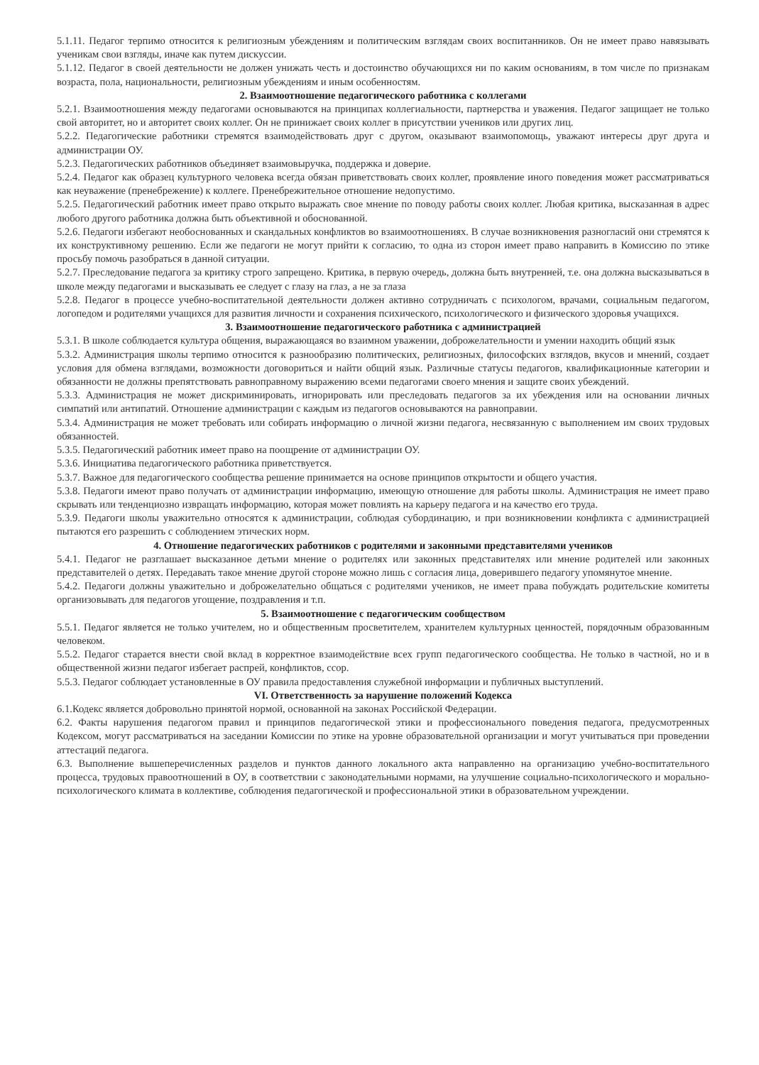5.1.11. Педагог терпимо относится к религиозным убеждениям и политическим взглядам своих воспитанников. Он не имеет право навязывать ученикам свои взгляды, иначе как путем дискуссии.
5.1.12. Педагог в своей деятельности не должен унижать честь и достоинство обучающихся ни по каким основаниям, в том числе по признакам возраста, пола, национальности, религиозным убеждениям и иным особенностям.
2. Взаимоотношение педагогического работника с коллегами
5.2.1. Взаимоотношения между педагогами основываются на принципах коллегиальности, партнерства и уважения. Педагог защищает не только свой авторитет, но и авторитет своих коллег. Он не принижает своих коллег в присутствии учеников или других лиц.
5.2.2. Педагогические работники стремятся взаимодействовать друг с другом, оказывают взаимопомощь, уважают интересы друг друга и администрации ОУ.
5.2.3. Педагогических работников объединяет взаимовыручка, поддержка и доверие.
5.2.4. Педагог как образец культурного человека всегда обязан приветствовать своих коллег, проявление иного поведения может рассматриваться как неуважение (пренебрежение) к коллеге. Пренебрежительное отношение недопустимо.
5.2.5. Педагогический работник имеет право открыто выражать свое мнение по поводу работы своих коллег. Любая критика, высказанная в адрес любого другого работника должна быть объективной и обоснованной.
5.2.6. Педагоги избегают необоснованных и скандальных конфликтов во взаимоотношениях. В случае возникновения разногласий они стремятся к их конструктивному решению. Если же педагоги не могут прийти к согласию, то одна из сторон имеет право направить в Комиссию по этике просьбу помочь разобраться в данной ситуации.
5.2.7. Преследование педагога за критику строго запрещено. Критика, в первую очередь, должна быть внутренней, т.е. она должна высказываться в школе между педагогами и высказывать ее следует с глазу на глаз, а не за глаза
5.2.8. Педагог в процессе учебно-воспитательной деятельности должен активно сотрудничать с психологом, врачами, социальным педагогом, логопедом и родителями учащихся для развития личности и сохранения психического, психологического и физического здоровья учащихся.
3. Взаимоотношение педагогического работника с администрацией
5.3.1. В школе соблюдается культура общения, выражающаяся во взаимном уважении, доброжелательности и умении находить общий язык
5.3.2. Администрация школы терпимо относится к разнообразию политических, религиозных, философских взглядов, вкусов и мнений, создает условия для обмена взглядами, возможности договориться и найти общий язык. Различные статусы педагогов, квалификационные категории и обязанности не должны препятствовать равноправному выражению всеми педагогами своего мнения и защите своих убеждений.
5.3.3. Администрация не может дискриминировать, игнорировать или преследовать педагогов за их убеждения или на основании личных симпатий или антипатий. Отношение администрации с каждым из педагогов основываются на равноправии.
5.3.4. Администрация не может требовать или собирать информацию о личной жизни педагога, несвязанную с выполнением им своих трудовых обязанностей.
5.3.5. Педагогический работник имеет право на поощрение от администрации ОУ.
5.3.6. Инициатива педагогического работника приветствуется.
5.3.7. Важное для педагогического сообщества решение принимается на основе принципов открытости и общего участия.
5.3.8. Педагоги имеют право получать от администрации информацию, имеющую отношение для работы школы. Администрация не имеет право скрывать или тенденциозно извращать информацию, которая может повлиять на карьеру педагога и на качество его труда.
5.3.9. Педагоги школы уважительно относятся к администрации, соблюдая субординацию, и при возникновении конфликта с администрацией пытаются его разрешить с соблюдением этических норм.
4. Отношение педагогических работников с родителями и законными представителями учеников
5.4.1. Педагог не разглашает высказанное детьми мнение о родителях или законных представителях или мнение родителей или законных представителей о детях. Передавать такое мнение другой стороне можно лишь с согласия лица, доверившего педагогу упомянутое мнение.
5.4.2. Педагоги должны уважительно и доброжелательно общаться с родителями учеников, не имеет права побуждать родительские комитеты организовывать для педагогов угощение, поздравления и т.п.
5. Взаимоотношение с педагогическим сообществом
5.5.1. Педагог является не только учителем, но и общественным просветителем, хранителем культурных ценностей, порядочным образованным человеком.
5.5.2. Педагог старается внести свой вклад в корректное взаимодействие всех групп педагогического сообщества. Не только в частной, но и в общественной жизни педагог избегает распрей, конфликтов, ссор.
5.5.3. Педагог соблюдает установленные в ОУ правила предоставления служебной информации и публичных выступлений.
VI. Ответственность за нарушение положений Кодекса
6.1.Кодекс является добровольно принятой нормой, основанной на законах Российской Федерации.
6.2. Факты нарушения педагогом правил и принципов педагогической этики и профессионального поведения педагога, предусмотренных Кодексом, могут рассматриваться на заседании Комиссии по этике на уровне образовательной организации и могут учитываться при проведении аттестаций педагога.
6.3. Выполнение вышеперечисленных разделов и пунктов данного локального акта направленно на организацию учебно-воспитательного процесса, трудовых правоотношений в ОУ, в соответствии с законодательными нормами, на улучшение социально-психологического и морально-психологического климата в коллективе, соблюдения педагогической и профессиональной этики в образовательном учреждении.